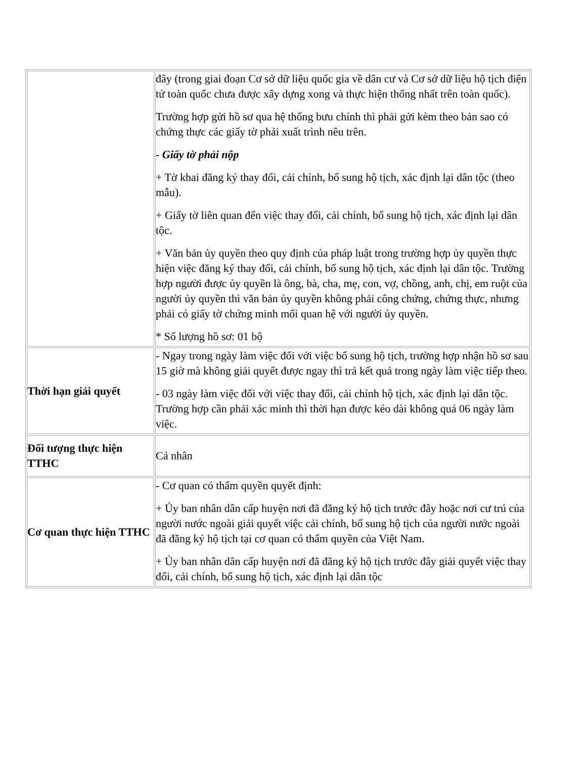| | đây (trong giai đoạn Cơ sở dữ liệu quốc gia về dân cư và Cơ sở dữ liệu hộ tịch điện tử toàn quốc chưa được xây dựng xong và thực hiện thống nhất trên toàn quốc). Trường hợp gửi hồ sơ qua hệ thống bưu chính thì phải gửi kèm theo bản sao có chứng thực các giấy tờ phải xuất trình nêu trên. - Giấy tờ phải nộp + Tờ khai đăng ký thay đổi, cải chính, bổ sung hộ tịch, xác định lại dân tộc (theo mẫu). + Giấy tờ liên quan đến việc thay đổi, cải chính, bổ sung hộ tịch, xác định lại dân tộc. + Văn bản ủy quyền theo quy định của pháp luật trong trường hợp ủy quyền thực hiện việc đăng ký thay đổi, cải chính, bổ sung hộ tịch, xác định lại dân tộc. Trường hợp người được ủy quyền là ông, bà, cha, mẹ, con, vợ, chồng, anh, chị, em ruột của người ủy quyền thì văn bản ủy quyền không phải công chứng, chứng thực, nhưng phải có giấy tờ chứng minh mối quan hệ với người ủy quyền. * Số lượng hồ sơ: 01 bộ |
| Thời hạn giải quyết | - Ngay trong ngày làm việc đối với việc bổ sung hộ tịch, trường hợp nhận hồ sơ sau 15 giờ mà không giải quyết được ngay thì trả kết quả trong ngày làm việc tiếp theo. - 03 ngày làm việc đối với việc thay đổi, cải chính hộ tịch, xác định lại dân tộc. Trường hợp cần phải xác minh thì thời hạn được kéo dài không quá 06 ngày làm việc. |
| Đối tượng thực hiện TTHC | Cá nhân |
| Cơ quan thực hiện TTHC | - Cơ quan có thẩm quyền quyết định: + Ủy ban nhân dân cấp huyện nơi đã đăng ký hộ tịch trước đây hoặc nơi cư trú của người nước ngoài giải quyết việc cải chính, bổ sung hộ tịch của người nước ngoài đã đăng ký hộ tịch tại cơ quan có thẩm quyền của Việt Nam. + Ủy ban nhân dân cấp huyện nơi đã đăng ký hộ tịch trước đây giải quyết việc thay đổi, cải chính, bổ sung hộ tịch, xác định lại dân tộc |